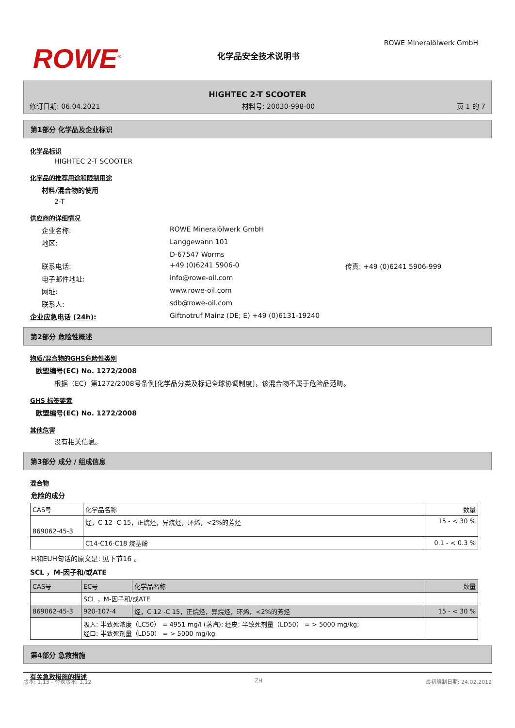ROWE<sup>®</sup>
化学品安全技术说明书
ROWE Mineralölwerk GmbH
HIGHTEC 2-T SCOOTER
修订日期: 06.04.2021 材料号: 20030-998-00 页 1 的 7
第1部分 化学品及企业标识
化学品标识
HIGHTEC 2-T SCOOTER
化学品的推荐用途和限制用途
材料/混合物的使用
2-T
供应商的详细情况
企业名称: ROWE Mineralölwerk GmbH
地区: Langgewann 101
D-67547 Worms
联系电话: +49 (0)6241 5906-0 传真: +49 (0)6241 5906-999
电子邮件地址: info@rowe-oil.com
网址: www.rowe-oil.com
联系人: sdb@rowe-oil.com
企业应急电话 (24h): Giftnotruf Mainz (DE; E) +49 (0)6131-19240
第2部分 危险性概述
物质/混合物的GHS危险性类别
欧盟编号(EC) No. 1272/2008
根据（EC）第1272/2008号条例[化学品分类及标记全球协调制度]，该混合物不属于危险品范畴。
GHS 标签要素
欧盟编号(EC) No. 1272/2008
其他危害
没有相关信息。
第3部分 成分 / 组成信息
混合物
危险的成分
| CAS号 | 化学品名称 | 数量 |
| --- | --- | --- |
| 869062-45-3 | 烃，C 12 -C 15，正烷烃，异烷烃，环烯，<2%的芳烃 | 15 - < 30 % |
| | C14-C16-C18 烷基酚 | 0.1 - < 0.3 % |
H和EUH句话的原文是: 见下节16 。
SCL ，M-因子和/或ATE
| CAS号 | EC号 | 化学品名称 | 数量 |
| --- | --- | --- | --- |
| | SCL ，M-因子和/或ATE | | |
| 869062-45-3 | 920-107-4 | 烃，C 12 -C 15，正烷烃，异烷烃，环烯，<2%的芳烃 | 15 - < 30 % |
| | 吸入: 半致死浓度（LC50） = 4951 mg/l (蒸汽); 经皮: 半致死剂量（LD50） = > 5000 mg/kg; 经口: 半致死剂量（LD50） = > 5000 mg/kg | | |
第4部分 急救措施
有关急救措施的描述
版本: 1,13 - 替换版本: 1,12 ZH 最初编制日期: 24.02.2012